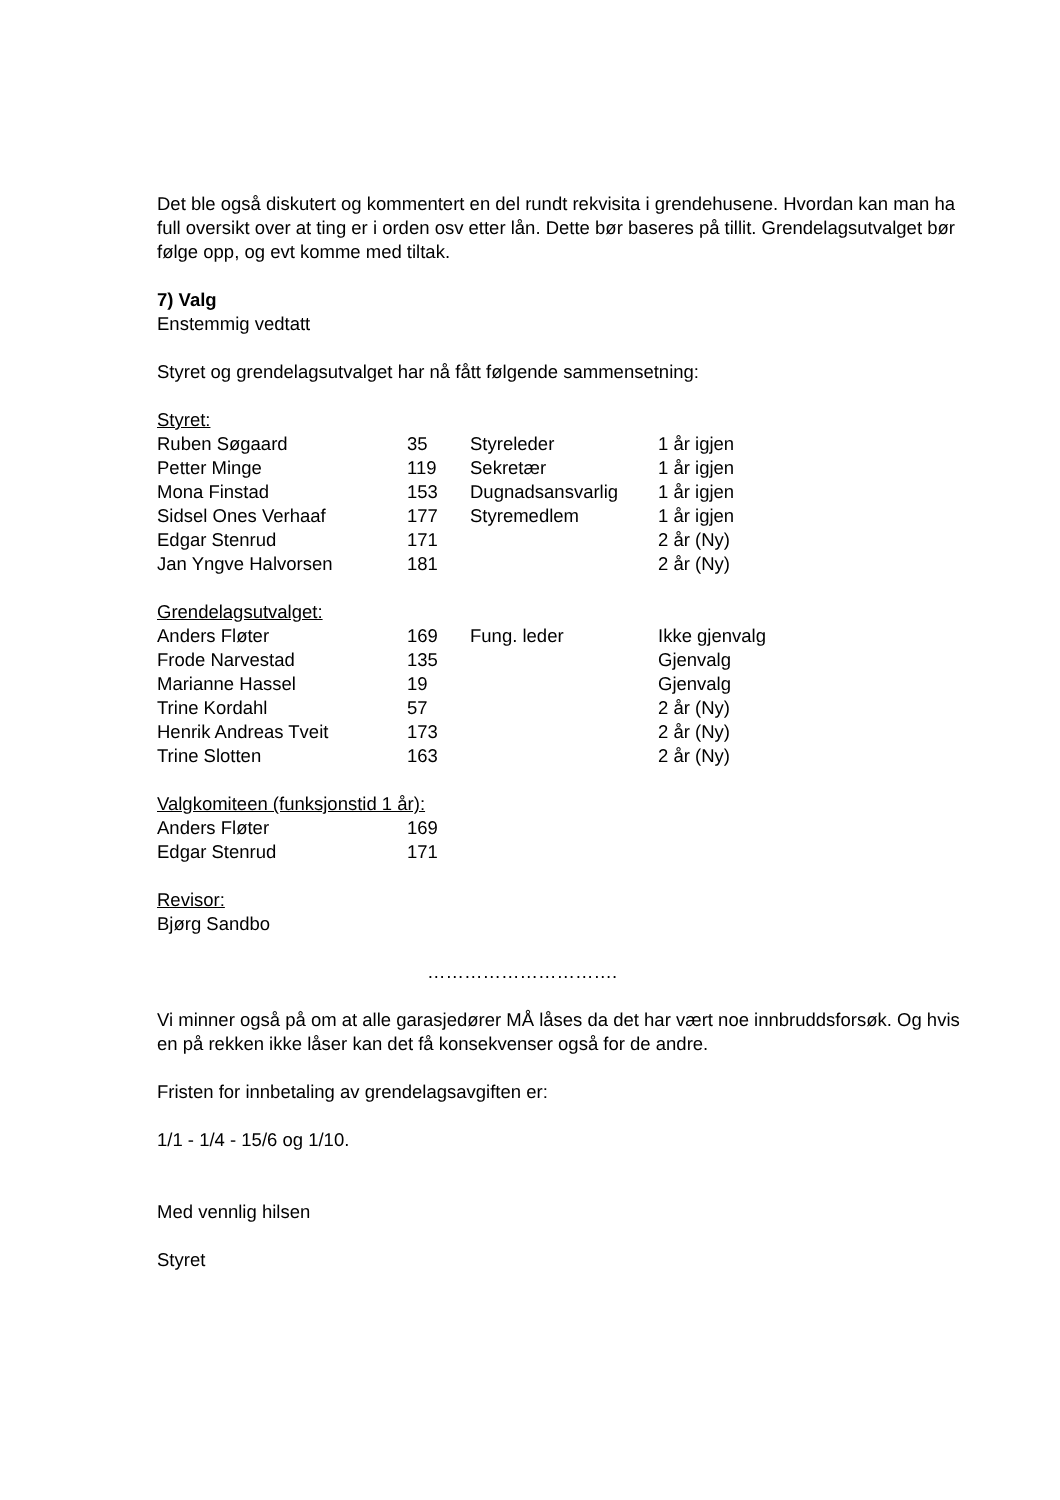Det ble også diskutert og kommentert en del rundt rekvisita i grendehusene. Hvordan kan man ha full oversikt over at ting er i orden osv etter lån. Dette bør baseres på tillit. Grendelagsutvalget bør følge opp, og evt komme med tiltak.
7) Valg
Enstemmig vedtatt
Styret og grendelagsutvalget har nå fått følgende sammensetning:
| Styret: | | | |
| Ruben Søgaard | 35 | Styreleder | 1 år igjen |
| Petter Minge | 119 | Sekretær | 1 år igjen |
| Mona Finstad | 153 | Dugnadsansvarlig | 1 år igjen |
| Sidsel Ones Verhaaf | 177 | Styremedlem | 1 år igjen |
| Edgar Stenrud | 171 | | 2 år (Ny) |
| Jan Yngve Halvorsen | 181 | | 2 år (Ny) |
| Grendelagsutvalget: | | | |
| Anders Fløter | 169 | Fung. leder | Ikke gjenvalg |
| Frode Narvestad | 135 | | Gjenvalg |
| Marianne Hassel | 19 | | Gjenvalg |
| Trine Kordahl | 57 | | 2 år (Ny) |
| Henrik Andreas Tveit | 173 | | 2 år (Ny) |
| Trine Slotten | 163 | | 2 år (Ny) |
| Valgkomiteen (funksjonstid 1 år): | |
| Anders Fløter | 169 |
| Edgar Stenrud | 171 |
Revisor:
Bjørg Sandbo
………………………….
Vi minner også på om at alle garasjedører MÅ låses da det har vært noe innbruddsforsøk. Og hvis en på rekken ikke låser kan det få konsekvenser også for de andre.
Fristen for innbetaling av grendelagsavgiften er:
1/1 - 1/4 - 15/6 og 1/10.
Med vennlig hilsen
Styret